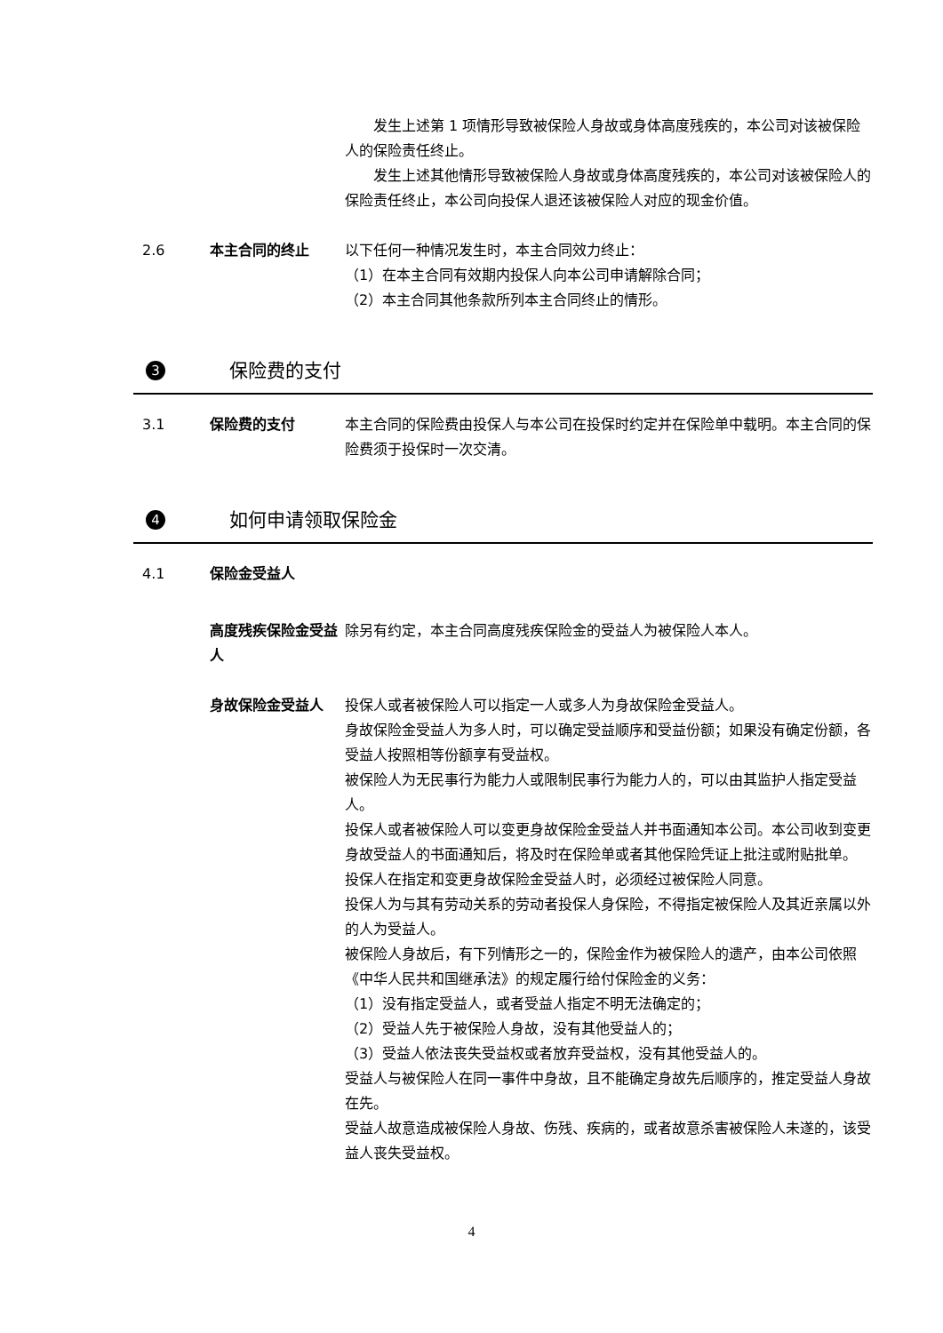发生上述第 1 项情形导致被保险人身故或身体高度残疾的，本公司对该被保险人的保险责任终止。
发生上述其他情形导致被保险人身故或身体高度残疾的，本公司对该被保险人的保险责任终止，本公司向投保人退还该被保险人对应的现金价值。
2.6 本主合同的终止 以下任何一种情况发生时，本主合同效力终止：
（1）在本主合同有效期内投保人向本公司申请解除合同；
（2）本主合同其他条款所列本主合同终止的情形。
3 保险费的支付
3.1 保险费的支付 本主合同的保险费由投保人与本公司在投保时约定并在保险单中载明。本主合同的保险费须于投保时一次交清。
4 如何申请领取保险金
4.1 保险金受益人
高度残疾保险金受益人
除另有约定，本主合同高度残疾保险金的受益人为被保险人本人。
身故保险金受益人 投保人或者被保险人可以指定一人或多人为身故保险金受益人。
身故保险金受益人为多人时，可以确定受益顺序和受益份额；如果没有确定份额，各受益人按照相等份额享有受益权。
被保险人为无民事行为能力人或限制民事行为能力人的，可以由其监护人指定受益人。
投保人或者被保险人可以变更身故保险金受益人并书面通知本公司。本公司收到变更身故受益人的书面通知后，将及时在保险单或者其他保险凭证上批注或附贴批单。
投保人在指定和变更身故保险金受益人时，必须经过被保险人同意。
投保人为与其有劳动关系的劳动者投保人身保险，不得指定被保险人及其近亲属以外的人为受益人。
被保险人身故后，有下列情形之一的，保险金作为被保险人的遗产，由本公司依照《中华人民共和国继承法》的规定履行给付保险金的义务：
（1）没有指定受益人，或者受益人指定不明无法确定的；
（2）受益人先于被保险人身故，没有其他受益人的；
（3）受益人依法丧失受益权或者放弃受益权，没有其他受益人的。
受益人与被保险人在同一事件中身故，且不能确定身故先后顺序的，推定受益人身故在先。
受益人故意造成被保险人身故、伤残、疾病的，或者故意杀害被保险人未遂的，该受益人丧失受益权。
4